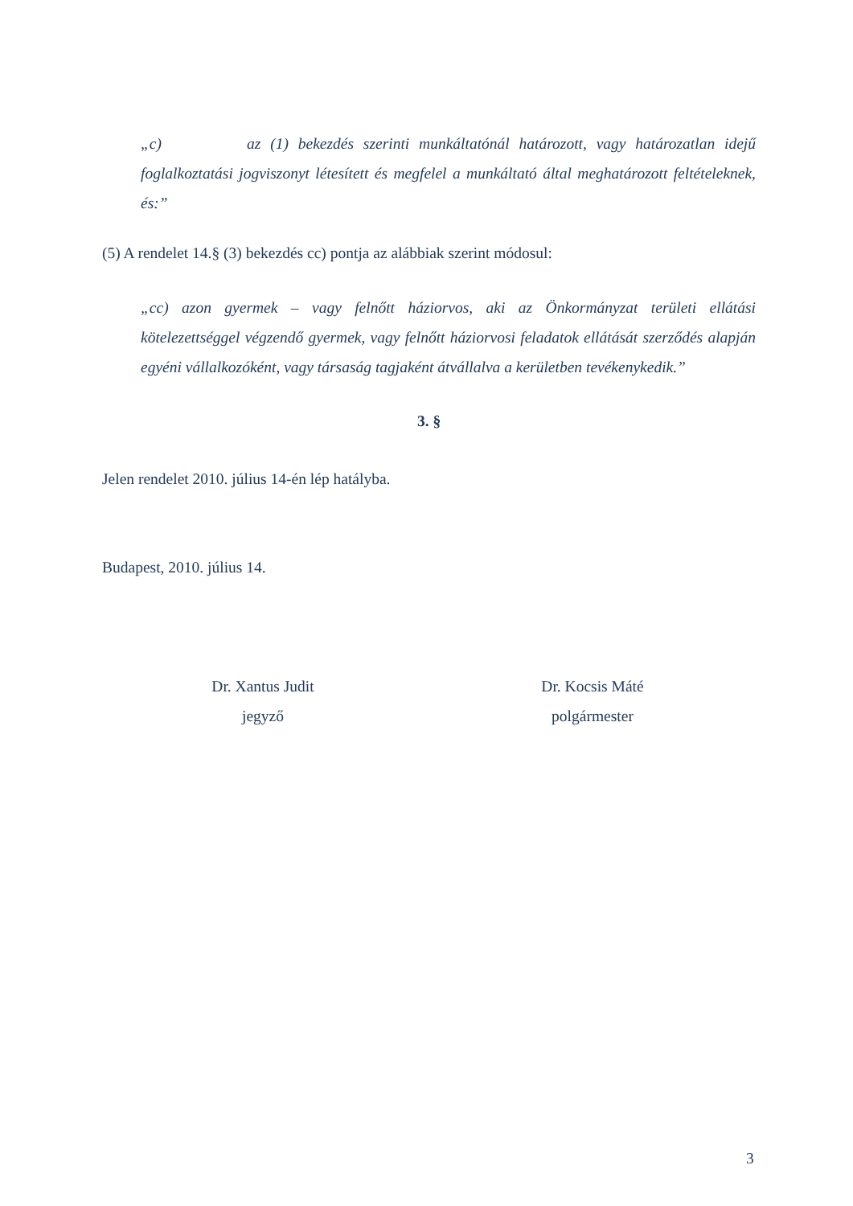„c) az (1) bekezdés szerinti munkáltatónál határozott, vagy határozatlan idejű foglalkoztatási jogviszonyt létesített és megfelel a munkáltató által meghatározott feltételeknek, és:”
(5) A rendelet 14.§ (3) bekezdés cc) pontja az alábbiak szerint módosul:
„cc) azon gyermek – vagy felnőtt háziorvos, aki az Önkormányzat területi ellátási kötelezettséggel végzendő gyermek, vagy felnőtt háziorvosi feladatok ellátását szerződés alapján egyéni vállalkozóként, vagy társaság tagjaként átvállalva a kerületben tevékenykedik.”
3. §
Jelen rendelet 2010. július 14-én lép hatályba.
Budapest, 2010. július 14.
Dr. Xantus Judit
jegyző
Dr. Kocsis Máté
polgármester
3